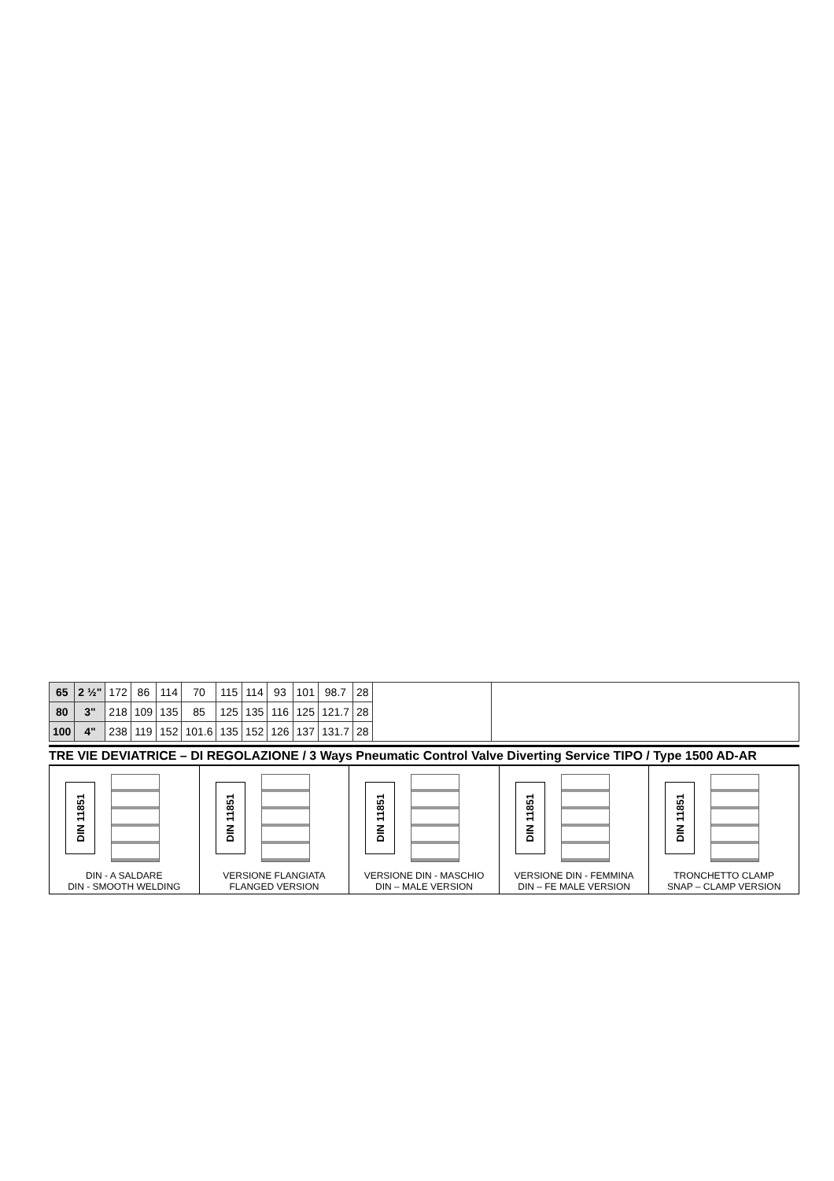| 65 | 2 ½" | 172 | 86 | 114 | 70 | 115 | 114 | 93 | 101 | 98.7 | 28 |
| 80 | 3" | 218 | 109 | 135 | 85 | 125 | 135 | 116 | 125 | 121.7 | 28 |
| 100 | 4" | 238 | 119 | 152 | 101.6 | 135 | 152 | 126 | 137 | 131.7 | 28 |
TRE VIE DEVIATRICE – DI REGOLAZIONE / 3 Ways Pneumatic Control Valve Diverting Service TIPO / Type 1500 AD-AR
DIN 11851
DIN - A SALDARE
DIN - SMOOTH WELDING
DIN 11851
VERSIONE FLANGIATA
FLANGED VERSION
DIN 11851
VERSIONE DIN - MASCHIO
DIN – MALE VERSION
DIN 11851
VERSIONE DIN - FEMMINA
DIN – FE MALE VERSION
DIN 11851
TRONCHETTO CLAMP
SNAP – CLAMP VERSION